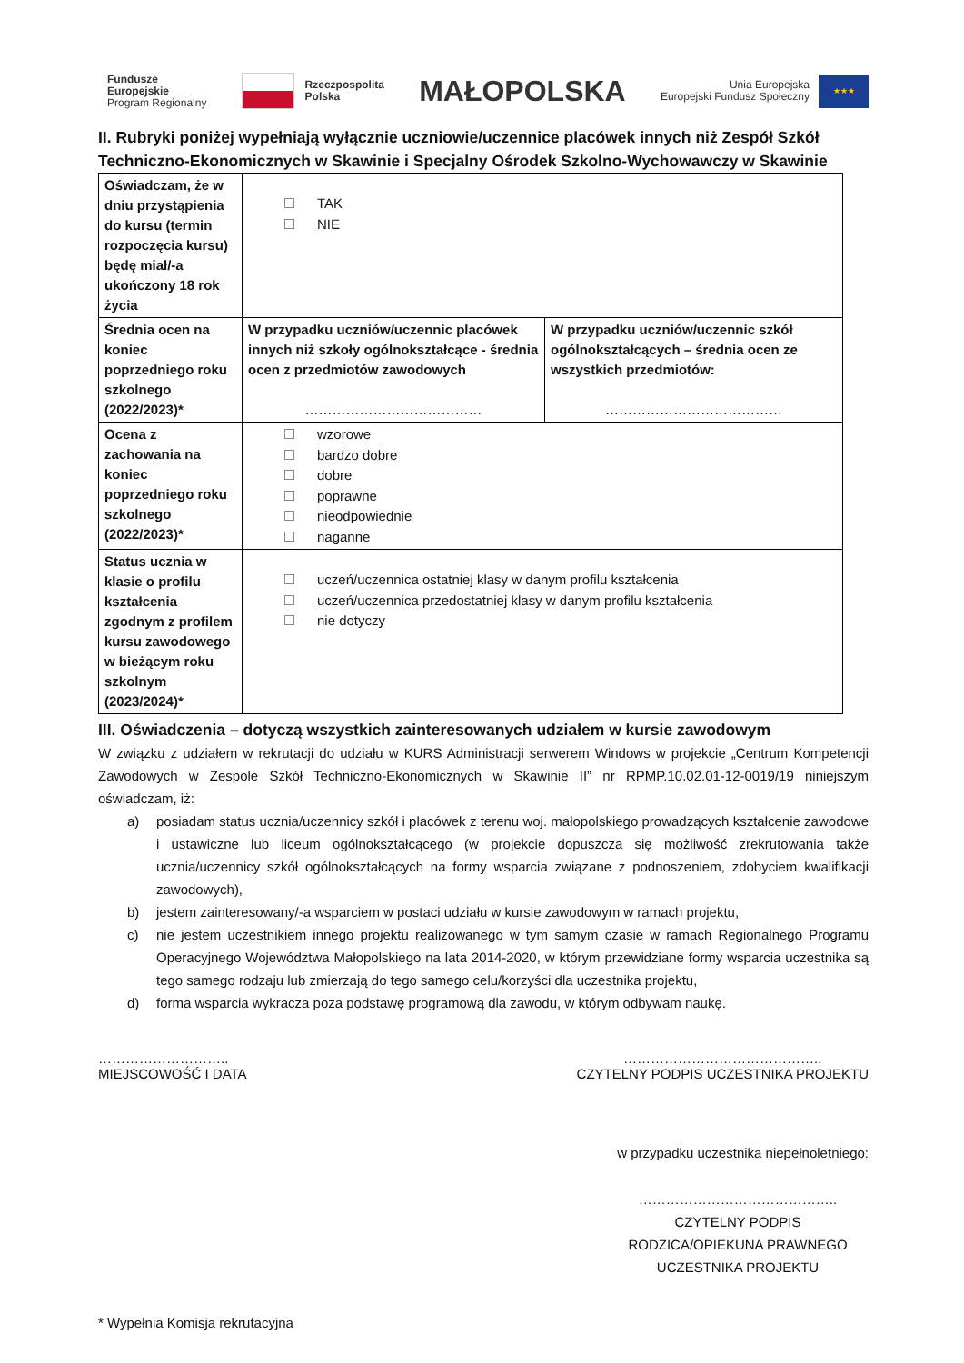Fundusze
Europejskie
Program Regionalny
Rzeczpospolita
Polska
MAŁOPOLSKA
Unia Europejska
Europejski Fundusz Społeczny
★★★
II. Rubryki poniżej wypełniają wyłącznie uczniowie/uczennice placówek innych niż Zespół Szkół Techniczno-Ekonomicznych w Skawinie i Specjalny Ośrodek Szkolno-Wychowawczy w Skawinie
| Oświadczam, że w dniu przystąpienia do kursu (termin rozpoczęcia kursu) będę miał/-a ukończony 18 rok życia | TAK NIE | |
| Średnia ocen na koniec poprzedniego roku szkolnego (2022/2023)* | W przypadku uczniów/uczennic placówek innych niż szkoły ogólnokształcące - średnia ocen z przedmiotów zawodowych ………………………………… | W przypadku uczniów/uczennic szkół ogólnokształcących – średnia ocen ze wszystkich przedmiotów: ………………………………… |
| Ocena z zachowania na koniec poprzedniego roku szkolnego (2022/2023)* | wzorowe bardzo dobre dobre poprawne nieodpowiednie naganne | |
| Status ucznia w klasie o profilu kształcenia zgodnym z profilem kursu zawodowego w bieżącym roku szkolnym (2023/2024)* | uczeń/uczennica ostatniej klasy w danym profilu kształcenia uczeń/uczennica przedostatniej klasy w danym profilu kształcenia nie dotyczy | |
III. Oświadczenia – dotyczą wszystkich zainteresowanych udziałem w kursie zawodowym
W związku z udziałem w rekrutacji do udziału w KURS Administracji serwerem Windows w projekcie „Centrum Kompetencji Zawodowych w Zespole Szkół Techniczno-Ekonomicznych w Skawinie II” nr RPMP.10.02.01-12-0019/19 niniejszym oświadczam, iż:
a) posiadam status ucznia/uczennicy szkół i placówek z terenu woj. małopolskiego prowadzących kształcenie zawodowe i ustawiczne lub liceum ogólnokształcącego (w projekcie dopuszcza się możliwość zrekrutowania także ucznia/uczennicy szkół ogólnokształcących na formy wsparcia związane z podnoszeniem, zdobyciem kwalifikacji zawodowych),
b) jestem zainteresowany/-a wsparciem w postaci udziału w kursie zawodowym w ramach projektu,
c) nie jestem uczestnikiem innego projektu realizowanego w tym samym czasie w ramach Regionalnego Programu Operacyjnego Województwa Małopolskiego na lata 2014-2020, w którym przewidziane formy wsparcia uczestnika są tego samego rodzaju lub zmierzają do tego samego celu/korzyści dla uczestnika projektu,
d) forma wsparcia wykracza poza podstawę programową dla zawodu, w którym odbywam naukę.
………………………..
MIEJSCOWOŚĆ I DATA
……………………………………..
CZYTELNY PODPIS UCZESTNIKA PROJEKTU
w przypadku uczestnika niepełnoletniego:
……………………………………..
CZYTELNY PODPIS RODZICA/OPIEKUNA PRAWNEGO UCZESTNIKA PROJEKTU
* Wypełnia Komisja rekrutacyjna